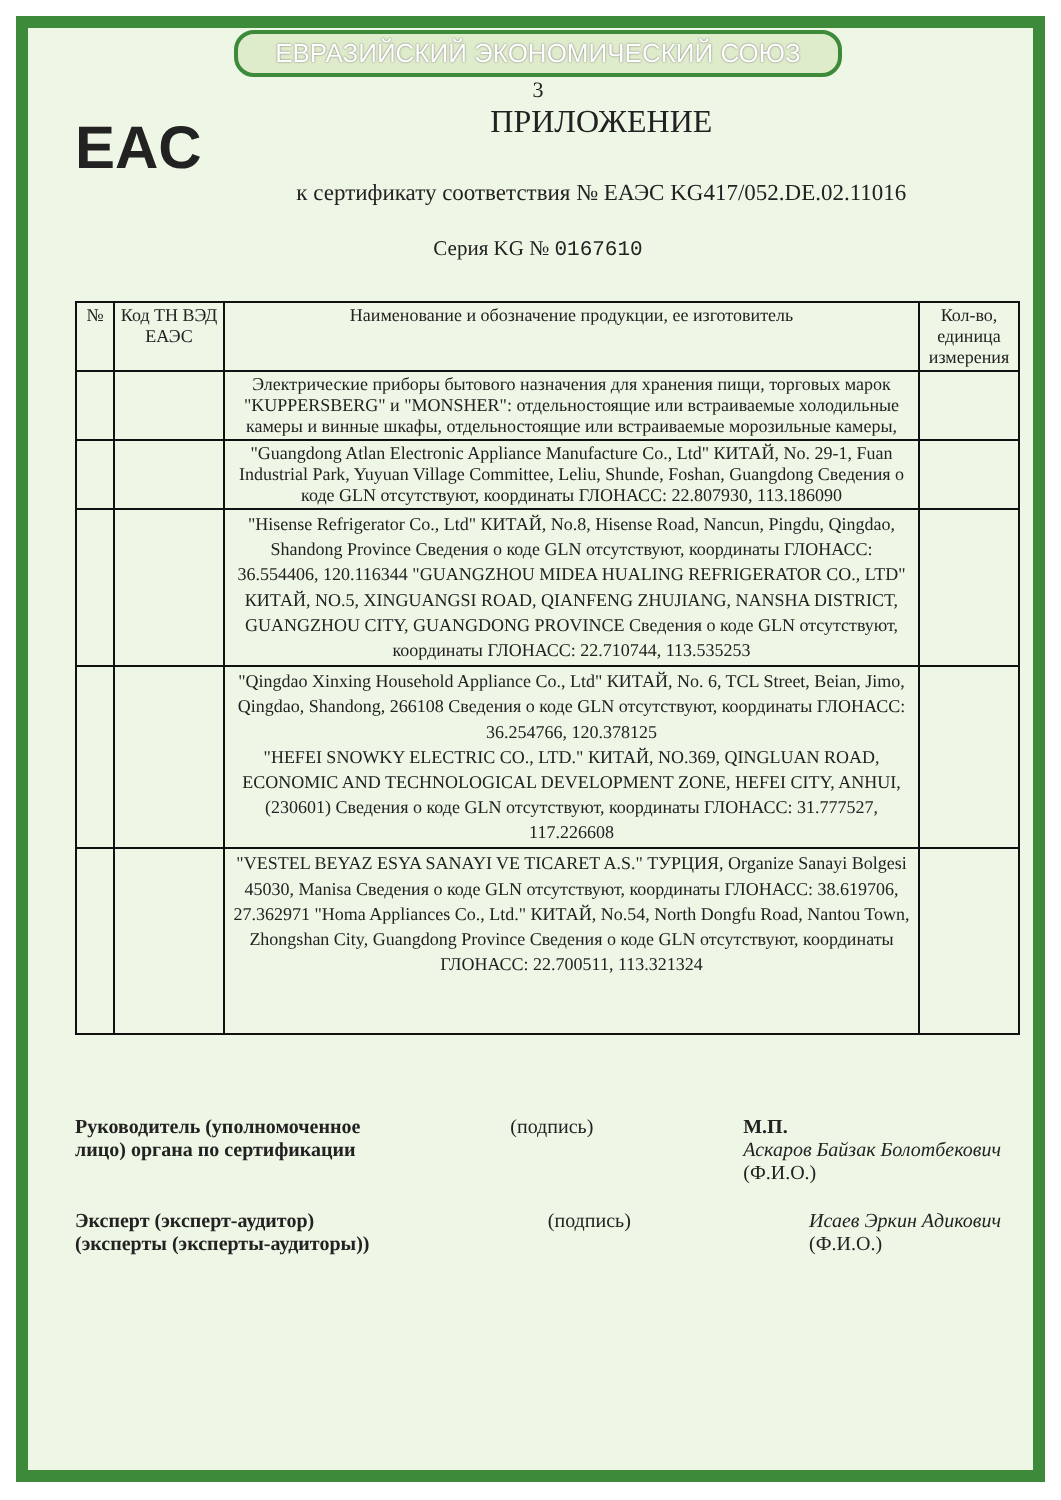ЕВРАЗИЙСКИЙ ЭКОНОМИЧЕСКИЙ СОЮЗ
3
EAC
ПРИЛОЖЕНИЕ
к сертификату соответствия № ЕАЭС KG417/052.DE.02.11016
Серия KG № 0167610
| № | Код ТН ВЭД ЕАЭС | Наименование и обозначение продукции, ее изготовитель | Кол-во, единица измерения |
| --- | --- | --- | --- |
| | | Электрические приборы бытового назначения для хранения пищи, торговых марок "KUPPERSBERG" и "MONSHER": отдельностоящие или встраиваемые холодильные камеры и винные шкафы, отдельностоящие или встраиваемые морозильные камеры, | |
| | | "Guangdong Atlan Electronic Appliance Manufacture Co., Ltd" КИТАЙ, No. 29-1, Fuan Industrial Park, Yuyuan Village Committee, Leliu, Shunde, Foshan, Guangdong Сведения о коде GLN отсутствуют, координаты ГЛОНАСС: 22.807930, 113.186090 | |
| | | "Hisense Refrigerator Co., Ltd" КИТАЙ, No.8, Hisense Road, Nancun, Pingdu, Qingdao, Shandong Province Сведения о коде GLN отсутствуют, координаты ГЛОНАСС: 36.554406, 120.116344 "GUANGZHOU MIDEA HUALING REFRIGERATOR CO., LTD" КИТАЙ, NO.5, XINGUANGSI ROAD, QIANFENG ZHUJIANG, NANSHA DISTRICT, GUANGZHOU CITY, GUANGDONG PROVINCE Сведения о коде GLN отсутствуют, координаты ГЛОНАСС: 22.710744, 113.535253 | |
| | | "Qingdao Xinxing Household Appliance Co., Ltd" КИТАЙ, No. 6, TCL Street, Beian, Jimo, Qingdao, Shandong, 266108 Сведения о коде GLN отсутствуют, координаты ГЛОНАСС: 36.254766, 120.378125 "HEFEI SNOWKY ELECTRIC CO., LTD." КИТАЙ, NO.369, QINGLUAN ROAD, ECONOMIC AND TECHNOLOGICAL DEVELOPMENT ZONE, HEFEI CITY, ANHUI, (230601) Сведения о коде GLN отсутствуют, координаты ГЛОНАСС: 31.777527, 117.226608 | |
| | | "VESTEL BEYAZ ESYA SANAYI VE TICARET A.S." ТУРЦИЯ, Organize Sanayi Bolgesi 45030, Manisa Сведения о коде GLN отсутствуют, координаты ГЛОНАСС: 38.619706, 27.362971 "Homa Appliances Co., Ltd." КИТАЙ, No.54, North Dongfu Road, Nantou Town, Zhongshan City, Guangdong Province Сведения о коде GLN отсутствуют, координаты ГЛОНАСС: 22.700511, 113.321324 | |
Руководитель (уполномоченное
лицо) органа по сертификации (подпись) М.П.
Аскаров Байзак Болотбекович
(Ф.И.О.)
Эксперт (эксперт-аудитор)
(эксперты (эксперты-аудиторы)) (подпись) Исаев Эркин Адикович
(Ф.И.О.)